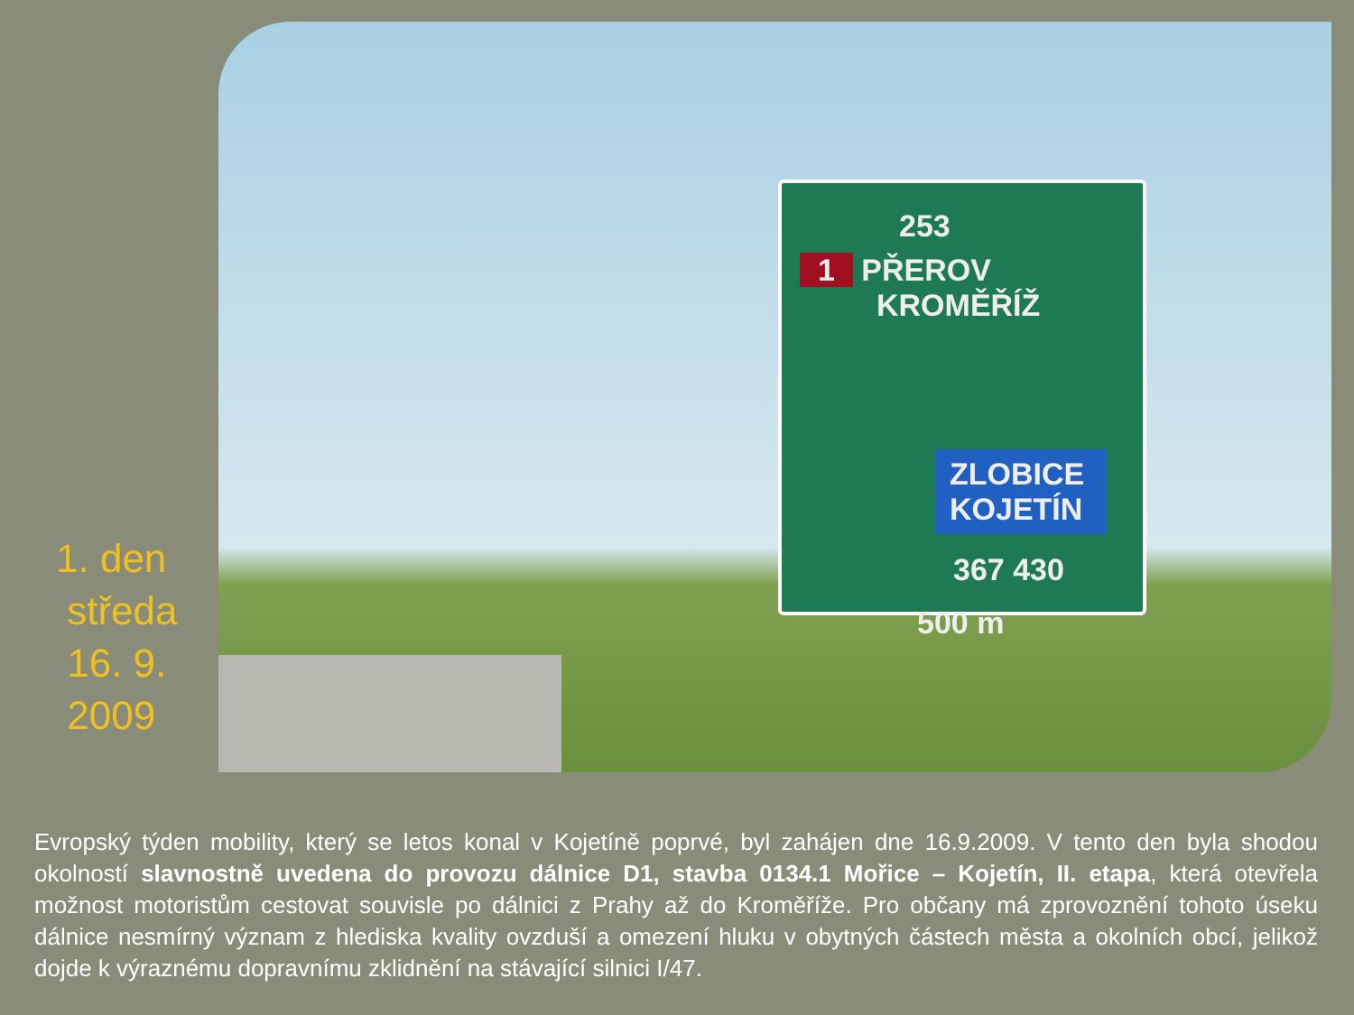1. den
středa
16. 9.
2009
253
1 PŘEROV
KROMĚŘÍŽ
ZLOBICE
KOJETÍN
367 430
500 m
Evropský týden mobility, který se letos konal v Kojetíně poprvé, byl zahájen dne 16.9.2009. V tento den byla shodou okolností slavnostně uvedena do provozu dálnice D1, stavba 0134.1 Mořice – Kojetín, II. etapa, která otevřela možnost motoristům cestovat souvisle po dálnici z Prahy až do Kroměříže. Pro občany má zprovoznění tohoto úseku dálnice nesmírný význam z hlediska kvality ovzduší a omezení hluku v obytných částech města a okolních obcí, jelikož dojde k výraznému dopravnímu zklidnění na stávající silnici I/47.